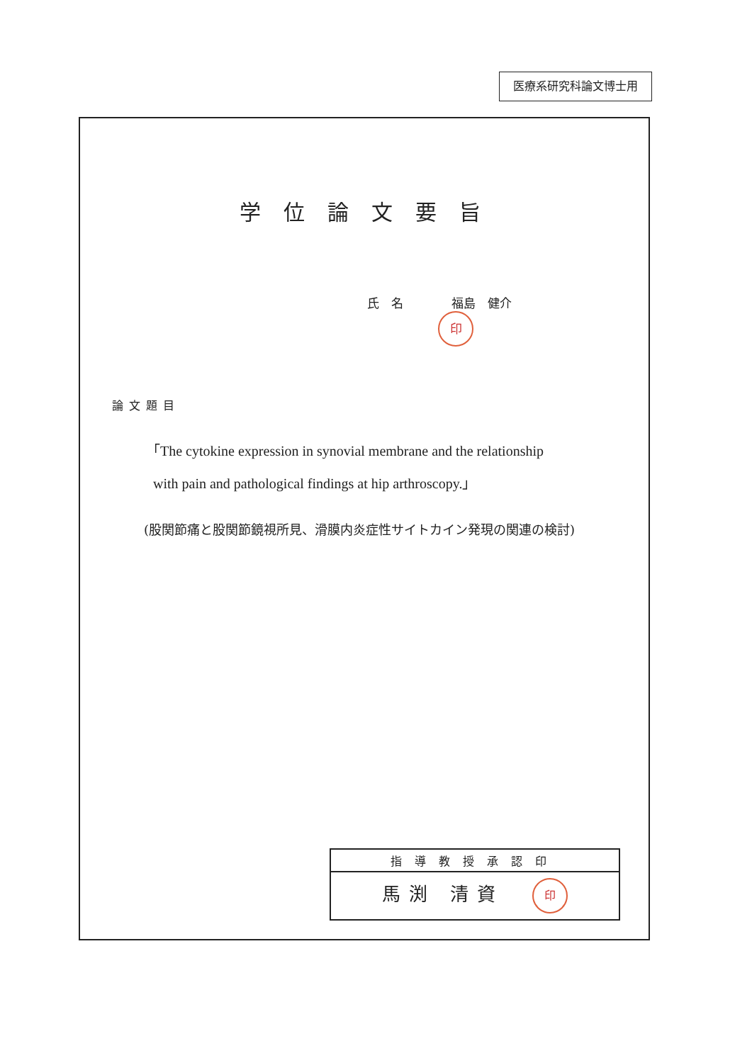医療系研究科論文博士用
学位論文要旨
氏　名　　　　福島　健介 印
論文題目
「The cytokine expression in synovial membrane and the relationship
with pain and pathological findings at hip arthroscopy.」
(股関節痛と股関節鏡視所見、滑膜内炎症性サイトカイン発現の関連の検討)
| 指導教授承認印 |
| --- |
| 馬渕 清資 印 |